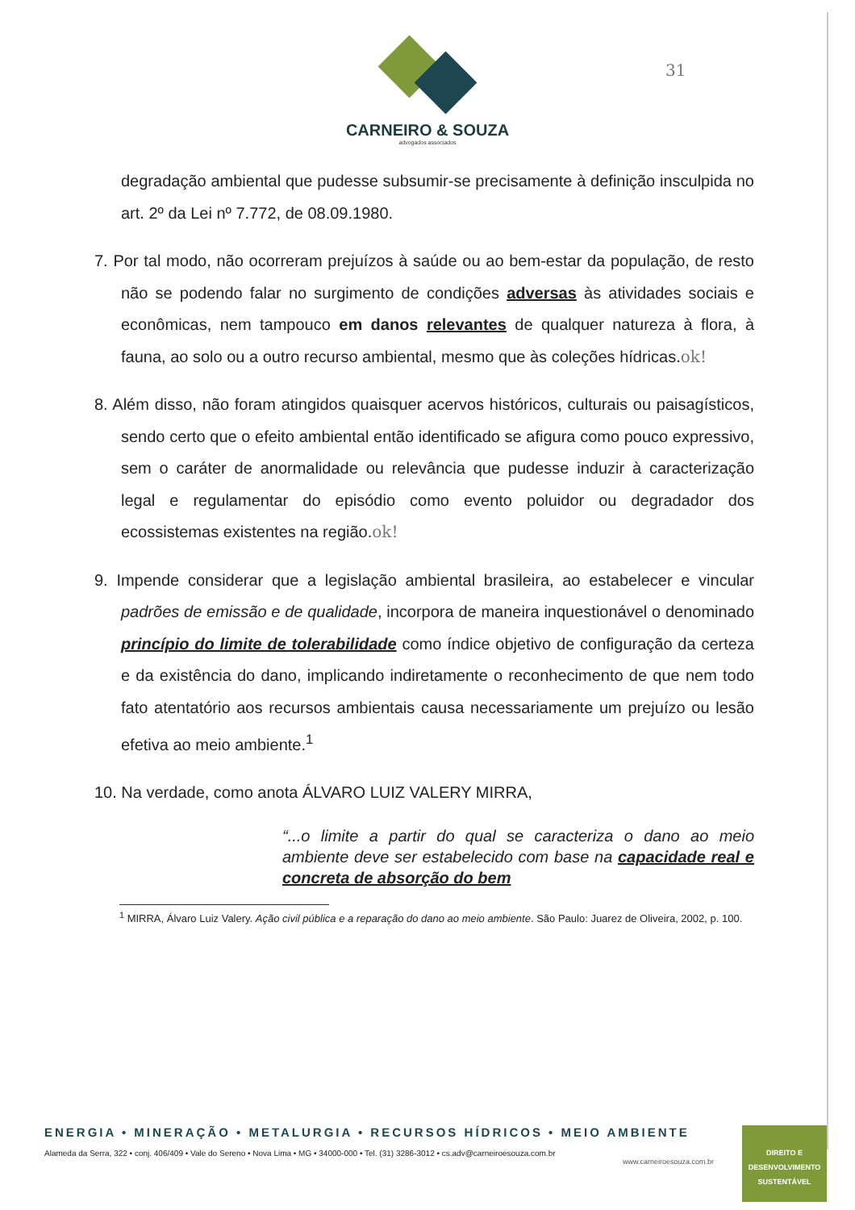CARNEIRO & SOUZA
advogados associados
31
degradação ambiental que pudesse subsumir-se precisamente à definição insculpida no art. 2º da Lei nº 7.772, de 08.09.1980.
7. Por tal modo, não ocorreram prejuízos à saúde ou ao bem-estar da população, de resto não se podendo falar no surgimento de condições adversas às atividades sociais e econômicas, nem tampouco em danos relevantes de qualquer natureza à flora, à fauna, ao solo ou a outro recurso ambiental, mesmo que às coleções hídricas. ok!
8. Além disso, não foram atingidos quaisquer acervos históricos, culturais ou paisagísticos, sendo certo que o efeito ambiental então identificado se afigura como pouco expressivo, sem o caráter de anormalidade ou relevância que pudesse induzir à caracterização legal e regulamentar do episódio como evento poluidor ou degradador dos ecossistemas existentes na região. ok!
9. Impende considerar que a legislação ambiental brasileira, ao estabelecer e vincular padrões de emissão e de qualidade, incorpora de maneira inquestionável o denominado princípio do limite de tolerabilidade como índice objetivo de configuração da certeza e da existência do dano, implicando indiretamente o reconhecimento de que nem todo fato atentatório aos recursos ambientais causa necessariamente um prejuízo ou lesão efetiva ao meio ambiente.<sup>1</sup>
10. Na verdade, como anota ÁLVARO LUIZ VALERY MIRRA,
“...o limite a partir do qual se caracteriza o dano ao meio ambiente deve ser estabelecido com base na capacidade real e concreta de absorção do bem
<sup>1</sup> MIRRA, Álvaro Luiz Valery. Ação civil pública e a reparação do dano ao meio ambiente. São Paulo: Juarez de Oliveira, 2002, p. 100.
ENERGIA • MINERAÇÃO • METALURGIA • RECURSOS HÍDRICOS • MEIO AMBIENTE
Alameda da Serra, 322 • conj. 406/409 • Vale do Sereno • Nova Lima • MG • 34000-000 • Tel. (31) 3286-3012 • cs.adv@carneiroesouza.com.br
www.carneiroesouza.com.br
DIREITO E
DESENVOLVIMENTO
SUSTENTÁVEL